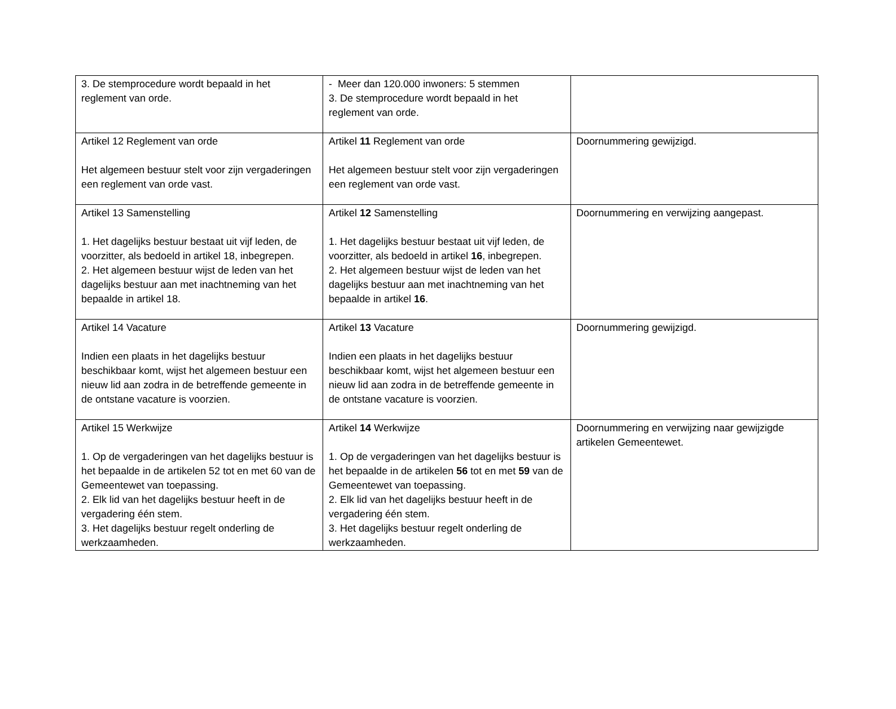| 3. De stemprocedure wordt bepaald in het reglement van orde. | - Meer dan 120.000 inwoners: 5 stemmen 3. De stemprocedure wordt bepaald in het reglement van orde. | |
| Artikel 12 Reglement van orde Het algemeen bestuur stelt voor zijn vergaderingen een reglement van orde vast. | Artikel 11 Reglement van orde Het algemeen bestuur stelt voor zijn vergaderingen een reglement van orde vast. | Doornummering gewijzigd. |
| Artikel 13 Samenstelling 1. Het dagelijks bestuur bestaat uit vijf leden, de voorzitter, als bedoeld in artikel 18, inbegrepen. 2. Het algemeen bestuur wijst de leden van het dagelijks bestuur aan met inachtneming van het bepaalde in artikel 18. | Artikel 12 Samenstelling 1. Het dagelijks bestuur bestaat uit vijf leden, de voorzitter, als bedoeld in artikel 16 , inbegrepen. 2. Het algemeen bestuur wijst de leden van het dagelijks bestuur aan met inachtneming van het bepaalde in artikel 16 . | Doornummering en verwijzing aangepast. |
| Artikel 14 Vacature Indien een plaats in het dagelijks bestuur beschikbaar komt, wijst het algemeen bestuur een nieuw lid aan zodra in de betreffende gemeente in de ontstane vacature is voorzien. | Artikel 13 Vacature Indien een plaats in het dagelijks bestuur beschikbaar komt, wijst het algemeen bestuur een nieuw lid aan zodra in de betreffende gemeente in de ontstane vacature is voorzien. | Doornummering gewijzigd. |
| Artikel 15 Werkwijze 1. Op de vergaderingen van het dagelijks bestuur is het bepaalde in de artikelen 52 tot en met 60 van de Gemeentewet van toepassing. 2. Elk lid van het dagelijks bestuur heeft in de vergadering één stem. 3. Het dagelijks bestuur regelt onderling de werkzaamheden. | Artikel 14 Werkwijze 1. Op de vergaderingen van het dagelijks bestuur is het bepaalde in de artikelen 56 tot en met 59 van de Gemeentewet van toepassing. 2. Elk lid van het dagelijks bestuur heeft in de vergadering één stem. 3. Het dagelijks bestuur regelt onderling de werkzaamheden. | Doornummering en verwijzing naar gewijzigde artikelen Gemeentewet. |